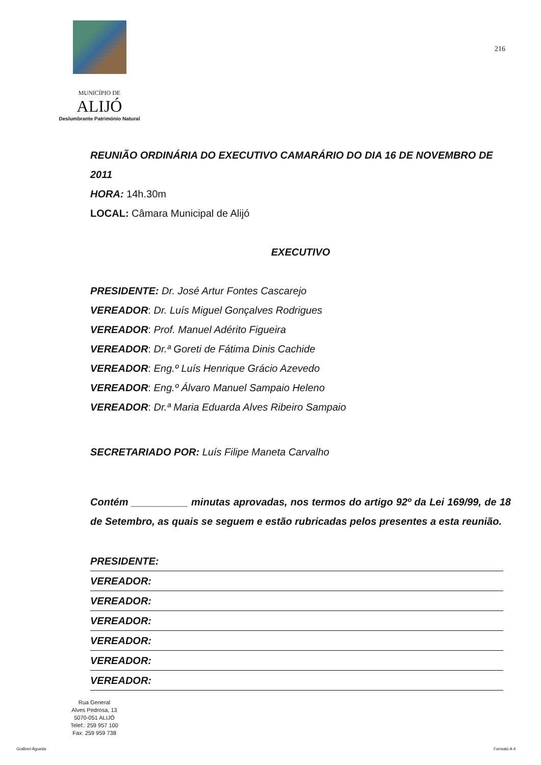MUNICÍPIO DE
ALIJÓ
Deslumbrante Património Natural
216
REUNIÃO ORDINÁRIA DO EXECUTIVO CAMARÁRIO DO DIA 16 DE NOVEMBRO DE 2011
HORA: 14h.30m
LOCAL: Câmara Municipal de Alijó
EXECUTIVO
PRESIDENTE: Dr. José Artur Fontes Cascarejo
VEREADOR: Dr. Luís Miguel Gonçalves Rodrigues
VEREADOR: Prof. Manuel Adérito Figueira
VEREADOR: Dr.ª Goreti de Fátima Dinis Cachide
VEREADOR: Eng.º Luís Henrique Grácio Azevedo
VEREADOR: Eng.º Álvaro Manuel Sampaio Heleno
VEREADOR: Dr.ª Maria Eduarda Alves Ribeiro Sampaio
SECRETARIADO POR: Luís Filipe Maneta Carvalho
Contém __________ minutas aprovadas, nos termos do artigo 92º da Lei 169/99, de 18 de Setembro, as quais se seguem e estão rubricadas pelos presentes a esta reunião.
PRESIDENTE:
VEREADOR:
VEREADOR:
VEREADOR:
VEREADOR:
VEREADOR:
VEREADOR:
Rua General
Alves Pedrosa, 13
5070-051 ALIJÓ
Telef.: 259 957 100
Fax: 259 959 738
Grafinel-Águeda Formato A 4